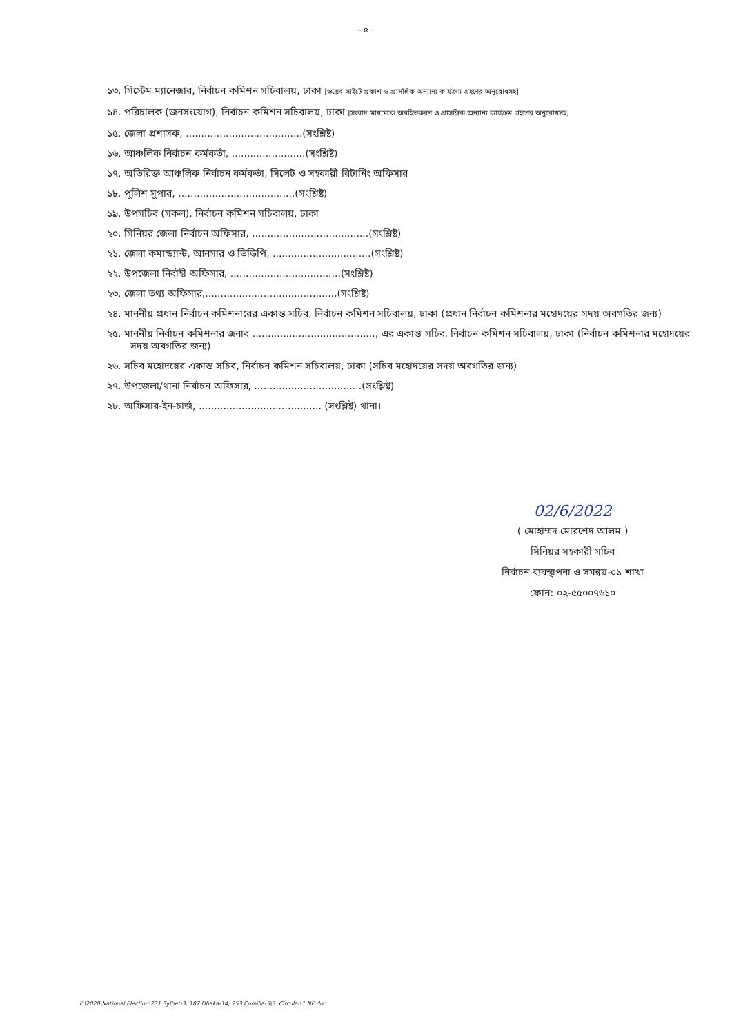- ৫ -
১৩. সিস্টেম ম্যানেজার, নির্বাচন কমিশন সচিবালয়, ঢাকা [ওয়েব সাইটে প্রকাশ ও প্রাসঙ্গিক অন্যান্য কার্যক্রম গ্রহণের অনুরোধসহ]
১৪. পরিচালক (জনসংযোগ), নির্বাচন কমিশন সচিবালয়, ঢাকা [সংবাদ মাধ্যমকে অবহিতকরণ ও প্রাসঙ্গিক অন্যান্য কার্যক্রম গ্রহণের অনুরোধসহ]
১৫. জেলা প্রশাসক, ......................................(সংশ্লিষ্ট)
১৬. আঞ্চলিক নির্বাচন কর্মকর্তা, ........................(সংশ্লিষ্ট)
১৭. অতিরিক্ত আঞ্চলিক নির্বাচন কর্মকর্তা, সিলেট ও সহকারী রিটার্নিং অফিসার
১৮. পুলিশ সুপার, ......................................(সংশ্লিষ্ট)
১৯. উপসচিব (সকল), নির্বাচন কমিশন সচিবালয়, ঢাকা
২০. সিনিয়র জেলা নির্বাচন অফিসার, ......................................(সংশ্লিষ্ট)
২১. জেলা কমান্ড্যান্ট, আনসার ও ভিডিপি, ................................(সংশ্লিষ্ট)
২২. উপজেলা নির্বাহী অফিসার, ....................................(সংশ্লিষ্ট)
২৩. জেলা তথ্য অফিসার,...........................................(সংশ্লিষ্ট)
২৪. মাননীয় প্রধান নির্বাচন কমিশনারের একান্ত সচিব, নির্বাচন কমিশন সচিবালয়, ঢাকা (প্রধান নির্বাচন কমিশনার মহোদয়ের সদয় অবগতির জন্য)
২৫. মাননীয় নির্বাচন কমিশনার জনাব ........................................, এর একান্ত সচিব, নির্বাচন কমিশন সচিবালয়, ঢাকা (নির্বাচন কমিশনার মহোদয়ের সদয় অবগতির জন্য)
২৬. সচিব মহোদয়ের একান্ত সচিব, নির্বাচন কমিশন সচিবালয়, ঢাকা (সচিব মহোদয়ের সদয় অবগতির জন্য)
২৭. উপজেলা/থানা নির্বাচন অফিসার, ...................................(সংশ্লিষ্ট)
২৮. অফিসার-ইন-চার্জ, ........................................ (সংশ্লিষ্ট) থানা।
02/6/2022
( মোহাম্মদ মোরশেদ আলম )
সিনিয়র সহকারী সচিব
নির্বাচন ব্যবস্থাপনা ও সমন্বয়-০১ শাখা
ফোন: ০২-৫৫০০৭৬১০
F:\2020\National Election\231 Sylhet-3, 187 Dhaka-14, 253 Comilla-5\3. Circular-1 NE.doc